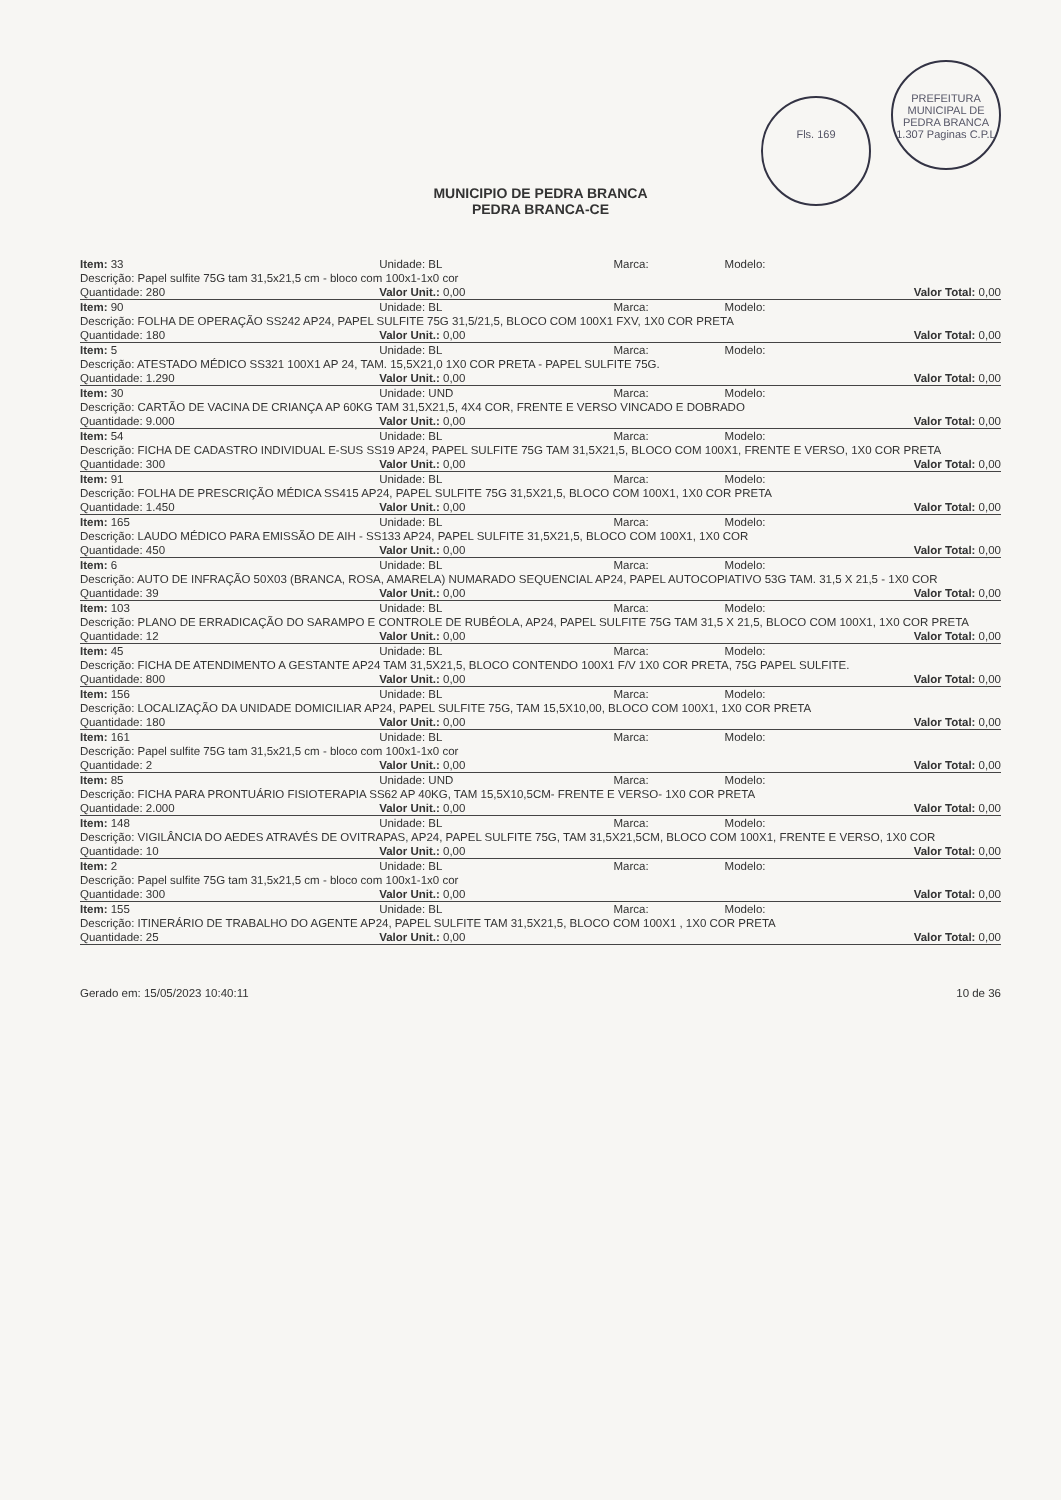Fls. 169 PREFEITURA MUNICIPAL DE PEDRA BRANCA 1.307 Paginas C.P.L
MUNICIPIO DE PEDRA BRANCA
PEDRA BRANCA-CE
| Item: 33 | Unidade: BL | Marca: | Modelo: |
| Descrição: Papel sulfite 75G tam 31,5x21,5 cm - bloco com 100x1-1x0 cor | | | |
| Quantidade: 280 | Valor Unit.: 0,00 | | Valor Total: 0,00 |
| Item: 90 | Unidade: BL | Marca: | Modelo: |
| Descrição: FOLHA DE OPERAÇÃO SS242 AP24, PAPEL SULFITE 75G 31,5/21,5, BLOCO COM 100X1 FXV, 1X0 COR PRETA | | | |
| Quantidade: 180 | Valor Unit.: 0,00 | | Valor Total: 0,00 |
| Item: 5 | Unidade: BL | Marca: | Modelo: |
| Descrição: ATESTADO MÉDICO SS321 100X1 AP 24, TAM. 15,5X21,0 1X0 COR PRETA - PAPEL SULFITE 75G. | | | |
| Quantidade: 1.290 | Valor Unit.: 0,00 | | Valor Total: 0,00 |
| Item: 30 | Unidade: UND | Marca: | Modelo: |
| Descrição: CARTÃO DE VACINA DE CRIANÇA AP 60KG TAM 31,5X21,5, 4X4 COR, FRENTE E VERSO VINCADO E DOBRADO | | | |
| Quantidade: 9.000 | Valor Unit.: 0,00 | | Valor Total: 0,00 |
| Item: 54 | Unidade: BL | Marca: | Modelo: |
| Descrição: FICHA DE CADASTRO INDIVIDUAL E-SUS SS19 AP24, PAPEL SULFITE 75G TAM 31,5X21,5, BLOCO COM 100X1, FRENTE E VERSO, 1X0 COR PRETA | | | |
| Quantidade: 300 | Valor Unit.: 0,00 | | Valor Total: 0,00 |
| Item: 91 | Unidade: BL | Marca: | Modelo: |
| Descrição: FOLHA DE PRESCRIÇÃO MÉDICA SS415 AP24, PAPEL SULFITE 75G 31,5X21,5, BLOCO COM 100X1, 1X0 COR PRETA | | | |
| Quantidade: 1.450 | Valor Unit.: 0,00 | | Valor Total: 0,00 |
| Item: 165 | Unidade: BL | Marca: | Modelo: |
| Descrição: LAUDO MÉDICO PARA EMISSÃO DE AIH - SS133 AP24, PAPEL SULFITE 31,5X21,5, BLOCO COM 100X1, 1X0 COR | | | |
| Quantidade: 450 | Valor Unit.: 0,00 | | Valor Total: 0,00 |
| Item: 6 | Unidade: BL | Marca: | Modelo: |
| Descrição: AUTO DE INFRAÇÃO 50X03 (BRANCA, ROSA, AMARELA) NUMARADO SEQUENCIAL AP24, PAPEL AUTOCOPIATIVO 53G TAM. 31,5 X 21,5 - 1X0 COR | | | |
| Quantidade: 39 | Valor Unit.: 0,00 | | Valor Total: 0,00 |
| Item: 103 | Unidade: BL | Marca: | Modelo: |
| Descrição: PLANO DE ERRADICAÇÃO DO SARAMPO E CONTROLE DE RUBÉOLA, AP24, PAPEL SULFITE 75G TAM 31,5 X 21,5, BLOCO COM 100X1, 1X0 COR PRETA | | | |
| Quantidade: 12 | Valor Unit.: 0,00 | | Valor Total: 0,00 |
| Item: 45 | Unidade: BL | Marca: | Modelo: |
| Descrição: FICHA DE ATENDIMENTO A GESTANTE AP24 TAM 31,5X21,5, BLOCO CONTENDO 100X1 F/V 1X0 COR PRETA, 75G PAPEL SULFITE. | | | |
| Quantidade: 800 | Valor Unit.: 0,00 | | Valor Total: 0,00 |
| Item: 156 | Unidade: BL | Marca: | Modelo: |
| Descrição: LOCALIZAÇÃO DA UNIDADE DOMICILIAR AP24, PAPEL SULFITE 75G, TAM 15,5X10,00, BLOCO COM 100X1, 1X0 COR PRETA | | | |
| Quantidade: 180 | Valor Unit.: 0,00 | | Valor Total: 0,00 |
| Item: 161 | Unidade: BL | Marca: | Modelo: |
| Descrição: Papel sulfite 75G tam 31,5x21,5 cm - bloco com 100x1-1x0 cor | | | |
| Quantidade: 2 | Valor Unit.: 0,00 | | Valor Total: 0,00 |
| Item: 85 | Unidade: UND | Marca: | Modelo: |
| Descrição: FICHA PARA PRONTUÁRIO FISIOTERAPIA SS62 AP 40KG, TAM 15,5X10,5CM- FRENTE E VERSO- 1X0 COR PRETA | | | |
| Quantidade: 2.000 | Valor Unit.: 0,00 | | Valor Total: 0,00 |
| Item: 148 | Unidade: BL | Marca: | Modelo: |
| Descrição: VIGILÂNCIA DO AEDES ATRAVÉS DE OVITRAPAS, AP24, PAPEL SULFITE 75G, TAM 31,5X21,5CM, BLOCO COM 100X1, FRENTE E VERSO, 1X0 COR | | | |
| Quantidade: 10 | Valor Unit.: 0,00 | | Valor Total: 0,00 |
| Item: 2 | Unidade: BL | Marca: | Modelo: |
| Descrição: Papel sulfite 75G tam 31,5x21,5 cm - bloco com 100x1-1x0 cor | | | |
| Quantidade: 300 | Valor Unit.: 0,00 | | Valor Total: 0,00 |
| Item: 155 | Unidade: BL | Marca: | Modelo: |
| Descrição: ITINERÁRIO DE TRABALHO DO AGENTE AP24, PAPEL SULFITE TAM 31,5X21,5, BLOCO COM 100X1 , 1X0 COR PRETA | | | |
| Quantidade: 25 | Valor Unit.: 0,00 | | Valor Total: 0,00 |
Gerado em: 15/05/2023 10:40:11 10 de 36